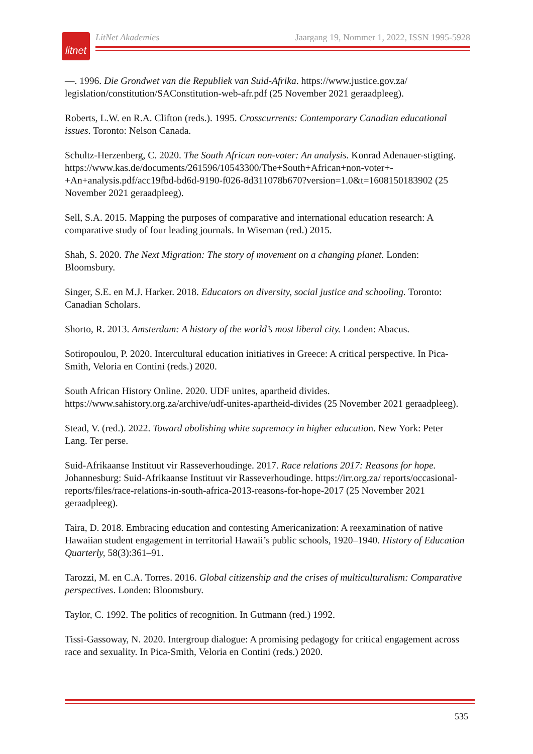litnet
LitNet Akademies Jaargang 19, Nommer 1, 2022, ISSN 1995-5928
—. 1996. Die Grondwet van die Republiek van Suid-Afrika. https://www.justice.gov.za/ legislation/constitution/SAConstitution-web-afr.pdf (25 November 2021 geraadpleeg).
Roberts, L.W. en R.A. Clifton (reds.). 1995. Crosscurrents: Contemporary Canadian educational issues. Toronto: Nelson Canada.
Schultz-Herzenberg, C. 2020. The South African non-voter: An analysis. Konrad Adenauer-stigting. https://www.kas.de/documents/261596/10543300/The+South+African+non-voter+-+An+analysis.pdf/acc19fbd-bd6d-9190-f026-8d311078b670?version=1.0&t=1608150183902 (25 November 2021 geraadpleeg).
Sell, S.A. 2015. Mapping the purposes of comparative and international education research: A comparative study of four leading journals. In Wiseman (red.) 2015.
Shah, S. 2020. The Next Migration: The story of movement on a changing planet. Londen: Bloomsbury.
Singer, S.E. en M.J. Harker. 2018. Educators on diversity, social justice and schooling. Toronto: Canadian Scholars.
Shorto, R. 2013. Amsterdam: A history of the world’s most liberal city. Londen: Abacus.
Sotiropoulou, P. 2020. Intercultural education initiatives in Greece: A critical perspective. In Pica-Smith, Veloria en Contini (reds.) 2020.
South African History Online. 2020. UDF unites, apartheid divides. https://www.sahistory.org.za/archive/udf-unites-apartheid-divides (25 November 2021 geraadpleeg).
Stead, V. (red.). 2022. Toward abolishing white supremacy in higher education. New York: Peter Lang. Ter perse.
Suid-Afrikaanse Instituut vir Rasseverhoudinge. 2017. Race relations 2017: Reasons for hope. Johannesburg: Suid-Afrikaanse Instituut vir Rasseverhoudinge. https://irr.org.za/ reports/occasional-reports/files/race-relations-in-south-africa-2013-reasons-for-hope-2017 (25 November 2021 geraadpleeg).
Taira, D. 2018. Embracing education and contesting Americanization: A reexamination of native Hawaiian student engagement in territorial Hawaii’s public schools, 1920–1940. History of Education Quarterly, 58(3):361–91.
Tarozzi, M. en C.A. Torres. 2016. Global citizenship and the crises of multiculturalism: Comparative perspectives. Londen: Bloomsbury.
Taylor, C. 1992. The politics of recognition. In Gutmann (red.) 1992.
Tissi-Gassoway, N. 2020. Intergroup dialogue: A promising pedagogy for critical engagement across race and sexuality. In Pica-Smith, Veloria en Contini (reds.) 2020.
535